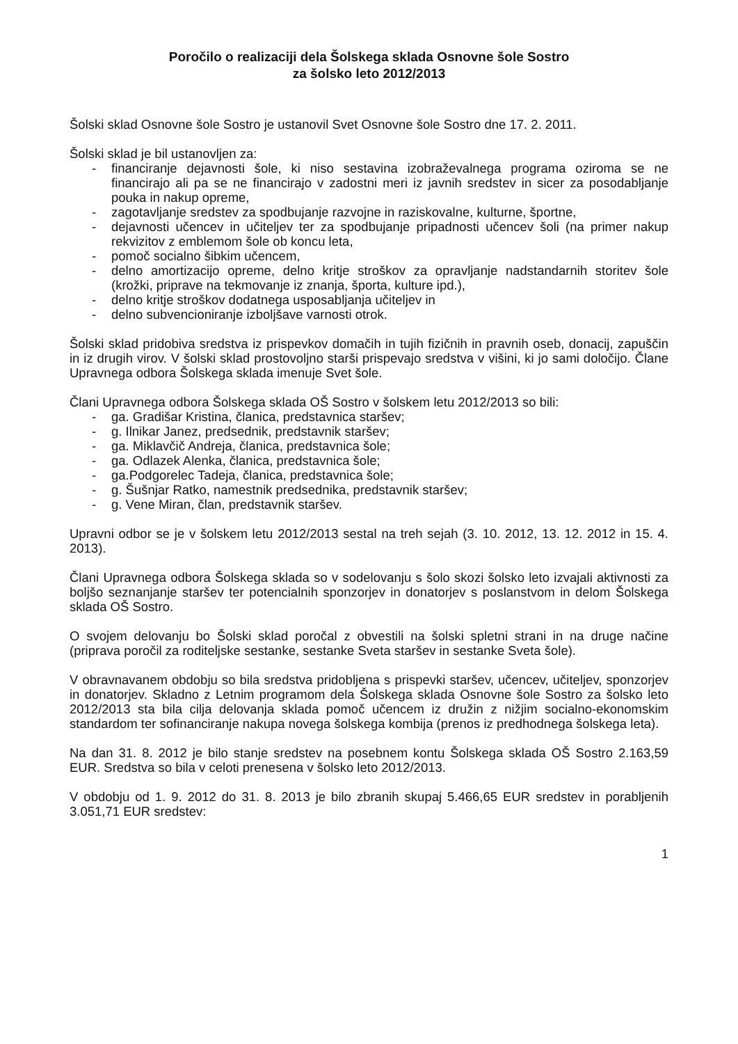Poročilo o realizaciji dela Šolskega sklada Osnovne šole Sostro
za šolsko leto 2012/2013
Šolski sklad Osnovne šole Sostro je ustanovil Svet Osnovne šole Sostro dne 17. 2. 2011.
Šolski sklad je bil ustanovljen za:
- financiranje dejavnosti šole, ki niso sestavina izobraževalnega programa oziroma se ne financirajo ali pa se ne financirajo v zadostni meri iz javnih sredstev in sicer za posodabljanje pouka in nakup opreme,
- zagotavljanje sredstev za spodbujanje razvojne in raziskovalne, kulturne, športne,
- dejavnosti učencev in učiteljev ter za spodbujanje pripadnosti učencev šoli (na primer nakup rekvizitov z emblemom šole ob koncu leta,
- pomoč socialno šibkim učencem,
- delno amortizacijo opreme, delno kritje stroškov za opravljanje nadstandarnih storitev šole (krožki, priprave na tekmovanje iz znanja, športa, kulture ipd.),
- delno kritje stroškov dodatnega usposabljanja učiteljev in
- delno subvencioniranje izboljšave varnosti otrok.
Šolski sklad pridobiva sredstva iz prispevkov domačih in tujih fizičnih in pravnih oseb, donacij, zapuščin in iz drugih virov. V šolski sklad prostovoljno starši prispevajo sredstva v višini, ki jo sami določijo. Člane Upravnega odbora Šolskega sklada imenuje Svet šole.
Člani Upravnega odbora Šolskega sklada OŠ Sostro v šolskem letu 2012/2013 so bili:
- ga. Gradišar Kristina, članica, predstavnica staršev;
- g. Ilnikar Janez, predsednik, predstavnik staršev;
- ga. Miklavčič Andreja, članica, predstavnica šole;
- ga. Odlazek Alenka, članica, predstavnica šole;
- ga.Podgorelec Tadeja, članica, predstavnica šole;
- g. Šušnjar Ratko, namestnik predsednika, predstavnik staršev;
- g. Vene Miran, član, predstavnik staršev.
Upravni odbor se je v šolskem letu 2012/2013 sestal na treh sejah (3. 10. 2012, 13. 12. 2012 in 15. 4. 2013).
Člani Upravnega odbora Šolskega sklada so v sodelovanju s šolo skozi šolsko leto izvajali aktivnosti za boljšo seznanjanje staršev ter potencialnih sponzorjev in donatorjev s poslanstvom in delom Šolskega sklada OŠ Sostro.
O svojem delovanju bo Šolski sklad poročal z obvestili na šolski spletni strani in na druge načine (priprava poročil za roditeljske sestanke, sestanke Sveta staršev in sestanke Sveta šole).
V obravnavanem obdobju so bila sredstva pridobljena s prispevki staršev, učencev, učiteljev, sponzorjev in donatorjev. Skladno z Letnim programom dela Šolskega sklada Osnovne šole Sostro za šolsko leto 2012/2013 sta bila cilja delovanja sklada pomoč učencem iz družin z nižjim socialno-ekonomskim standardom ter sofinanciranje nakupa novega šolskega kombija (prenos iz predhodnega šolskega leta).
Na dan 31. 8. 2012 je bilo stanje sredstev na posebnem kontu Šolskega sklada OŠ Sostro 2.163,59 EUR. Sredstva so bila v celoti prenesena v šolsko leto 2012/2013.
V obdobju od 1. 9. 2012 do 31. 8. 2013 je bilo zbranih skupaj 5.466,65 EUR sredstev in porabljenih 3.051,71 EUR sredstev:
1